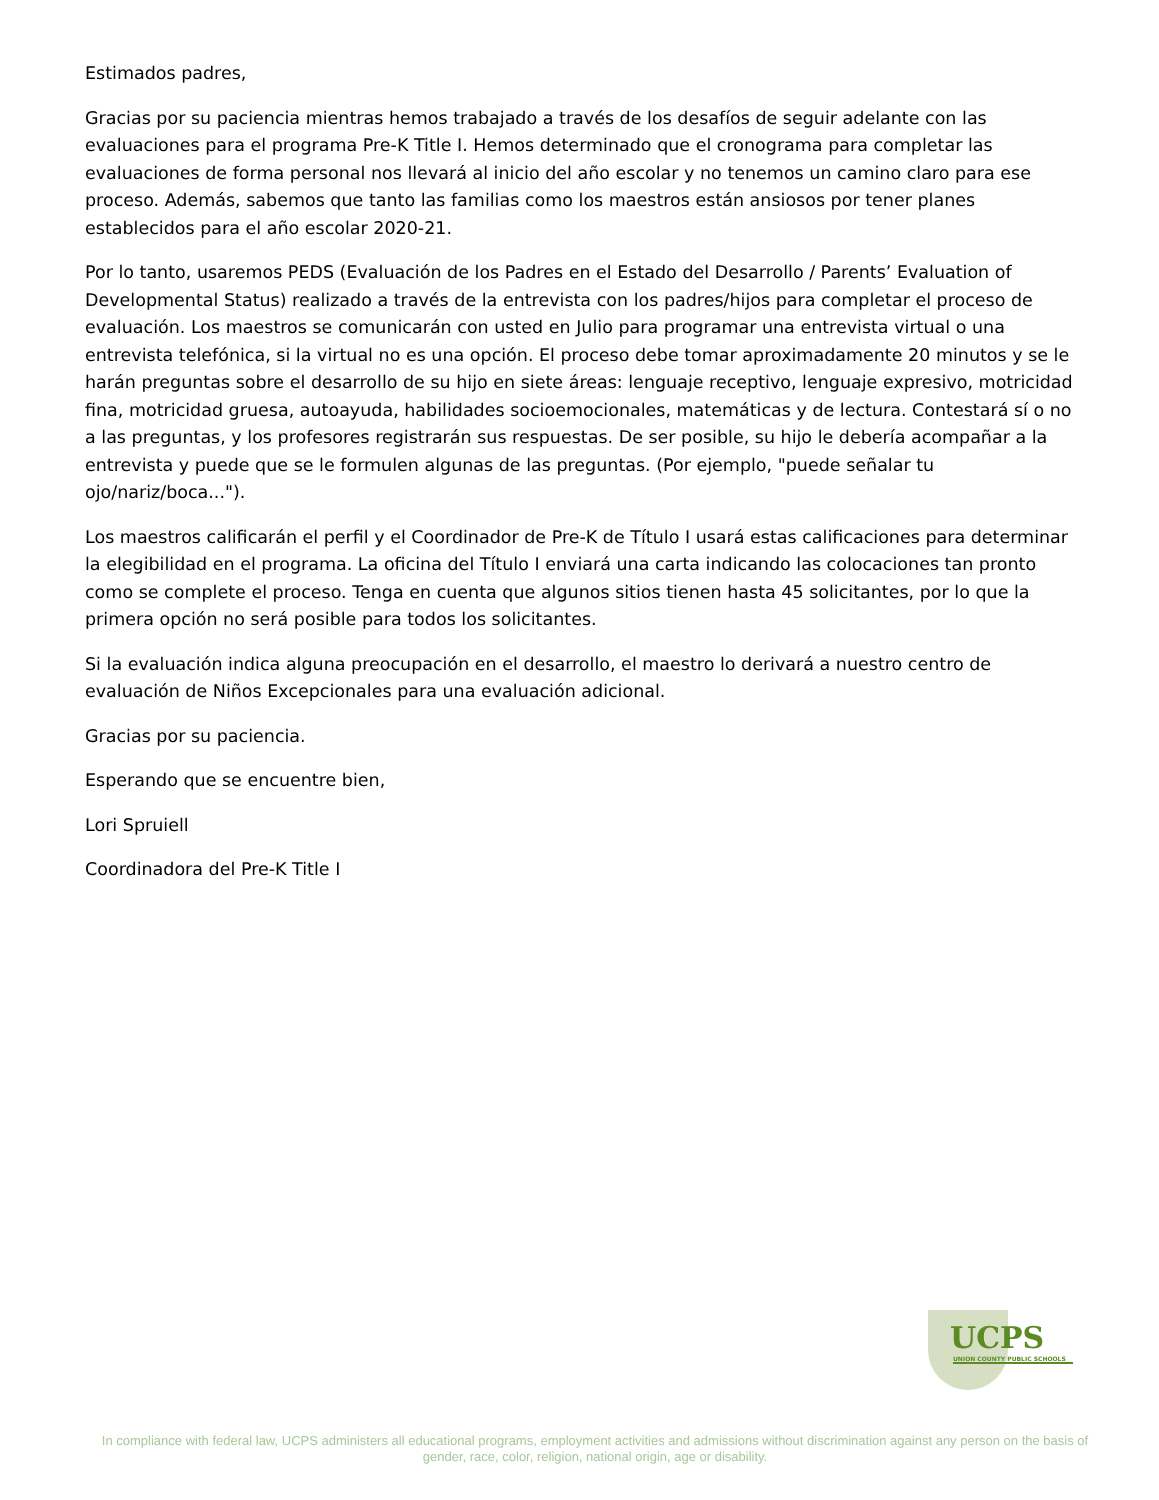Estimados padres,
Gracias por su paciencia mientras hemos trabajado a través de los desafíos de seguir adelante con las evaluaciones para el programa Pre-K Title I. Hemos determinado que el cronograma para completar las evaluaciones de forma personal nos llevará al inicio del año escolar y no tenemos un camino claro para ese proceso. Además, sabemos que tanto las familias como los maestros están ansiosos por tener planes establecidos para el año escolar 2020-21.
Por lo tanto, usaremos PEDS (Evaluación de los Padres en el Estado del Desarrollo / Parents’ Evaluation of Developmental Status) realizado a través de la entrevista con los padres/hijos para completar el proceso de evaluación. Los maestros se comunicarán con usted en Julio para programar una entrevista virtual o una entrevista telefónica, si la virtual no es una opción. El proceso debe tomar aproximadamente 20 minutos y se le harán preguntas sobre el desarrollo de su hijo en siete áreas: lenguaje receptivo, lenguaje expresivo, motricidad fina, motricidad gruesa, autoayuda, habilidades socioemocionales, matemáticas y de lectura. Contestará sí o no a las preguntas, y los profesores registrarán sus respuestas. De ser posible, su hijo le debería acompañar a la entrevista y puede que se le formulen algunas de las preguntas. (Por ejemplo, "puede señalar tu ojo/nariz/boca...").
Los maestros calificarán el perfil y el Coordinador de Pre-K de Título I usará estas calificaciones para determinar la elegibilidad en el programa. La oficina del Título I enviará una carta indicando las colocaciones tan pronto como se complete el proceso. Tenga en cuenta que algunos sitios tienen hasta 45 solicitantes, por lo que la primera opción no será posible para todos los solicitantes.
Si la evaluación indica alguna preocupación en el desarrollo, el maestro lo derivará a nuestro centro de evaluación de Niños Excepcionales para una evaluación adicional.
Gracias por su paciencia.
Esperando que se encuentre bien,
Lori Spruiell
Coordinadora del Pre-K Title I
UCPS
UNION COUNTY PUBLIC SCHOOLS
In compliance with federal law, UCPS administers all educational programs, employment activities and admissions without discrimination against any person on the basis of gender, race, color, religion, national origin, age or disability.